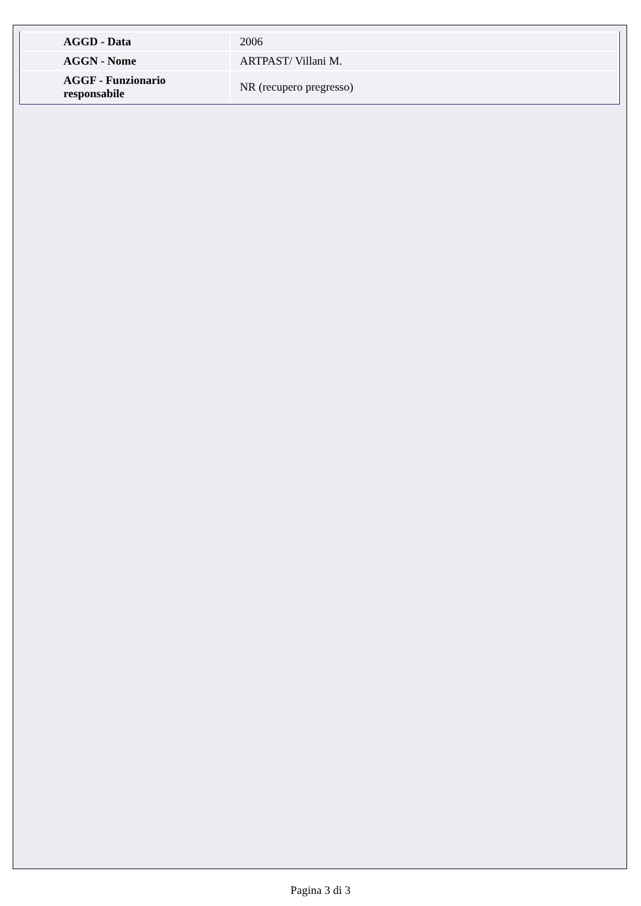| AGGD - Data | 2006 |
| AGGN - Nome | ARTPAST/ Villani M. |
| AGGF - Funzionario responsabile | NR (recupero pregresso) |
Pagina 3 di 3